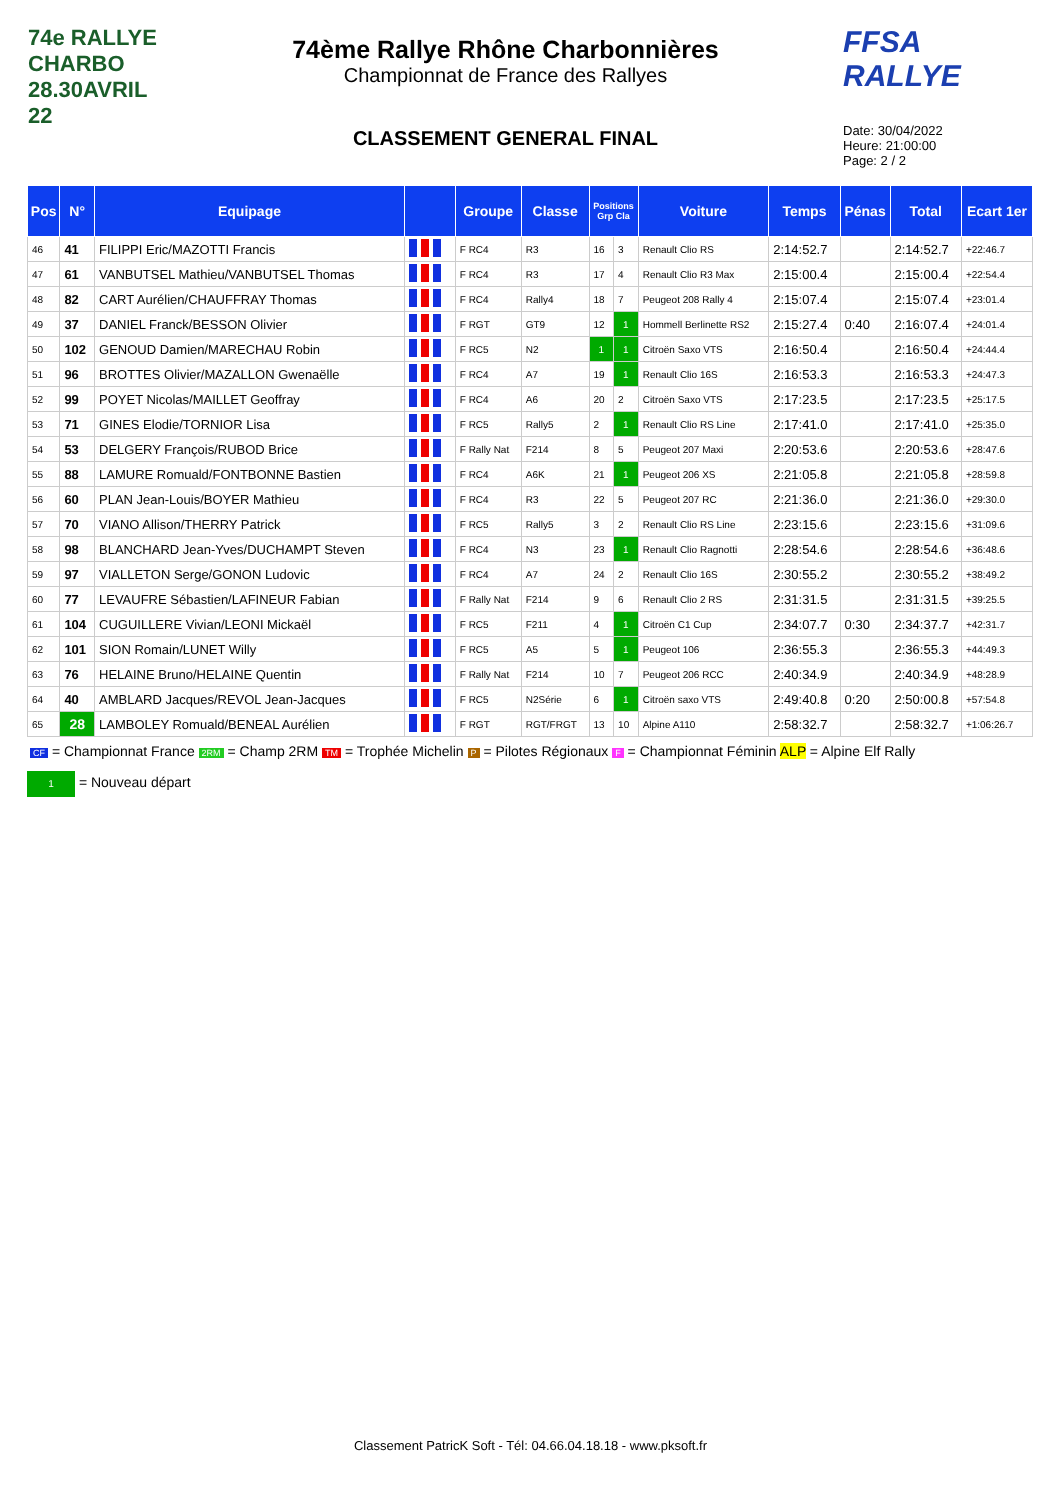74e RALLYE
CHARBO
28.30AVRIL 22
74ème Rallye Rhône Charbonnières
Championnat de France des Rallyes
CLASSEMENT GENERAL FINAL
FFSA RALLYE
Date: 30/04/2022
Heure: 21:00:00
Page: 2 / 2
| Pos | N° | Equipage | | Groupe | Classe | Positions Grp Cla | | Voiture | Temps | Pénas | Total | Ecart 1er |
| --- | --- | --- | --- | --- | --- | --- | --- | --- | --- | --- | --- | --- |
| 46 | 41 | FILIPPI Eric/MAZOTTI Francis | | F RC4 | R3 | 16 | 3 | Renault Clio RS | 2:14:52.7 | | 2:14:52.7 | +22:46.7 |
| 47 | 61 | VANBUTSEL Mathieu/VANBUTSEL Thomas | | F RC4 | R3 | 17 | 4 | Renault Clio R3 Max | 2:15:00.4 | | 2:15:00.4 | +22:54.4 |
| 48 | 82 | CART Aurélien/CHAUFFRAY Thomas | | F RC4 | Rally4 | 18 | 7 | Peugeot 208 Rally 4 | 2:15:07.4 | | 2:15:07.4 | +23:01.4 |
| 49 | 37 | DANIEL Franck/BESSON Olivier | | F RGT | GT9 | 12 | 1 | Hommell Berlinette RS2 | 2:15:27.4 | 0:40 | 2:16:07.4 | +24:01.4 |
| 50 | 102 | GENOUD Damien/MARECHAU Robin | | F RC5 | N2 | 1 | 1 | Citroën Saxo VTS | 2:16:50.4 | | 2:16:50.4 | +24:44.4 |
| 51 | 96 | BROTTES Olivier/MAZALLON Gwenaëlle | | F RC4 | A7 | 19 | 1 | Renault Clio 16S | 2:16:53.3 | | 2:16:53.3 | +24:47.3 |
| 52 | 99 | POYET Nicolas/MAILLET Geoffray | | F RC4 | A6 | 20 | 2 | Citroën Saxo VTS | 2:17:23.5 | | 2:17:23.5 | +25:17.5 |
| 53 | 71 | GINES Elodie/TORNIOR Lisa | | F RC5 | Rally5 | 2 | 1 | Renault Clio RS Line | 2:17:41.0 | | 2:17:41.0 | +25:35.0 |
| 54 | 53 | DELGERY François/RUBOD Brice | | F Rally Nat | F214 | 8 | 5 | Peugeot 207 Maxi | 2:20:53.6 | | 2:20:53.6 | +28:47.6 |
| 55 | 88 | LAMURE Romuald/FONTBONNE Bastien | | F RC4 | A6K | 21 | 1 | Peugeot 206 XS | 2:21:05.8 | | 2:21:05.8 | +28:59.8 |
| 56 | 60 | PLAN Jean-Louis/BOYER Mathieu | | F RC4 | R3 | 22 | 5 | Peugeot 207 RC | 2:21:36.0 | | 2:21:36.0 | +29:30.0 |
| 57 | 70 | VIANO Allison/THERRY Patrick | | F RC5 | Rally5 | 3 | 2 | Renault Clio RS Line | 2:23:15.6 | | 2:23:15.6 | +31:09.6 |
| 58 | 98 | BLANCHARD Jean-Yves/DUCHAMPT Steven | | F RC4 | N3 | 23 | 1 | Renault Clio Ragnotti | 2:28:54.6 | | 2:28:54.6 | +36:48.6 |
| 59 | 97 | VIALLETON Serge/GONON Ludovic | | F RC4 | A7 | 24 | 2 | Renault Clio 16S | 2:30:55.2 | | 2:30:55.2 | +38:49.2 |
| 60 | 77 | LEVAUFRE Sébastien/LAFINEUR Fabian | | F Rally Nat | F214 | 9 | 6 | Renault Clio 2 RS | 2:31:31.5 | | 2:31:31.5 | +39:25.5 |
| 61 | 104 | CUGUILLERE Vivian/LEONI Mickaël | | F RC5 | F211 | 4 | 1 | Citroën C1 Cup | 2:34:07.7 | 0:30 | 2:34:37.7 | +42:31.7 |
| 62 | 101 | SION Romain/LUNET Willy | | F RC5 | A5 | 5 | 1 | Peugeot 106 | 2:36:55.3 | | 2:36:55.3 | +44:49.3 |
| 63 | 76 | HELAINE Bruno/HELAINE Quentin | | F Rally Nat | F214 | 10 | 7 | Peugeot 206 RCC | 2:40:34.9 | | 2:40:34.9 | +48:28.9 |
| 64 | 40 | AMBLARD Jacques/REVOL Jean-Jacques | | F RC5 | N2Série | 6 | 1 | Citroën saxo VTS | 2:49:40.8 | 0:20 | 2:50:00.8 | +57:54.8 |
| 65 | 28 | LAMBOLEY Romuald/BENEAL Aurélien | | F RGT | RGT/FRGT | 13 | 10 | Alpine A110 | 2:58:32.7 | | 2:58:32.7 | +1:06:26.7 |
CF = Championnat France 2RM = Champ 2RM TM = Trophée Michelin P = Pilotes Régionaux F = Championnat Féminin ALP = Alpine Elf Rally
1 = Nouveau départ
Classement PatricK Soft - Tél: 04.66.04.18.18 - www.pksoft.fr